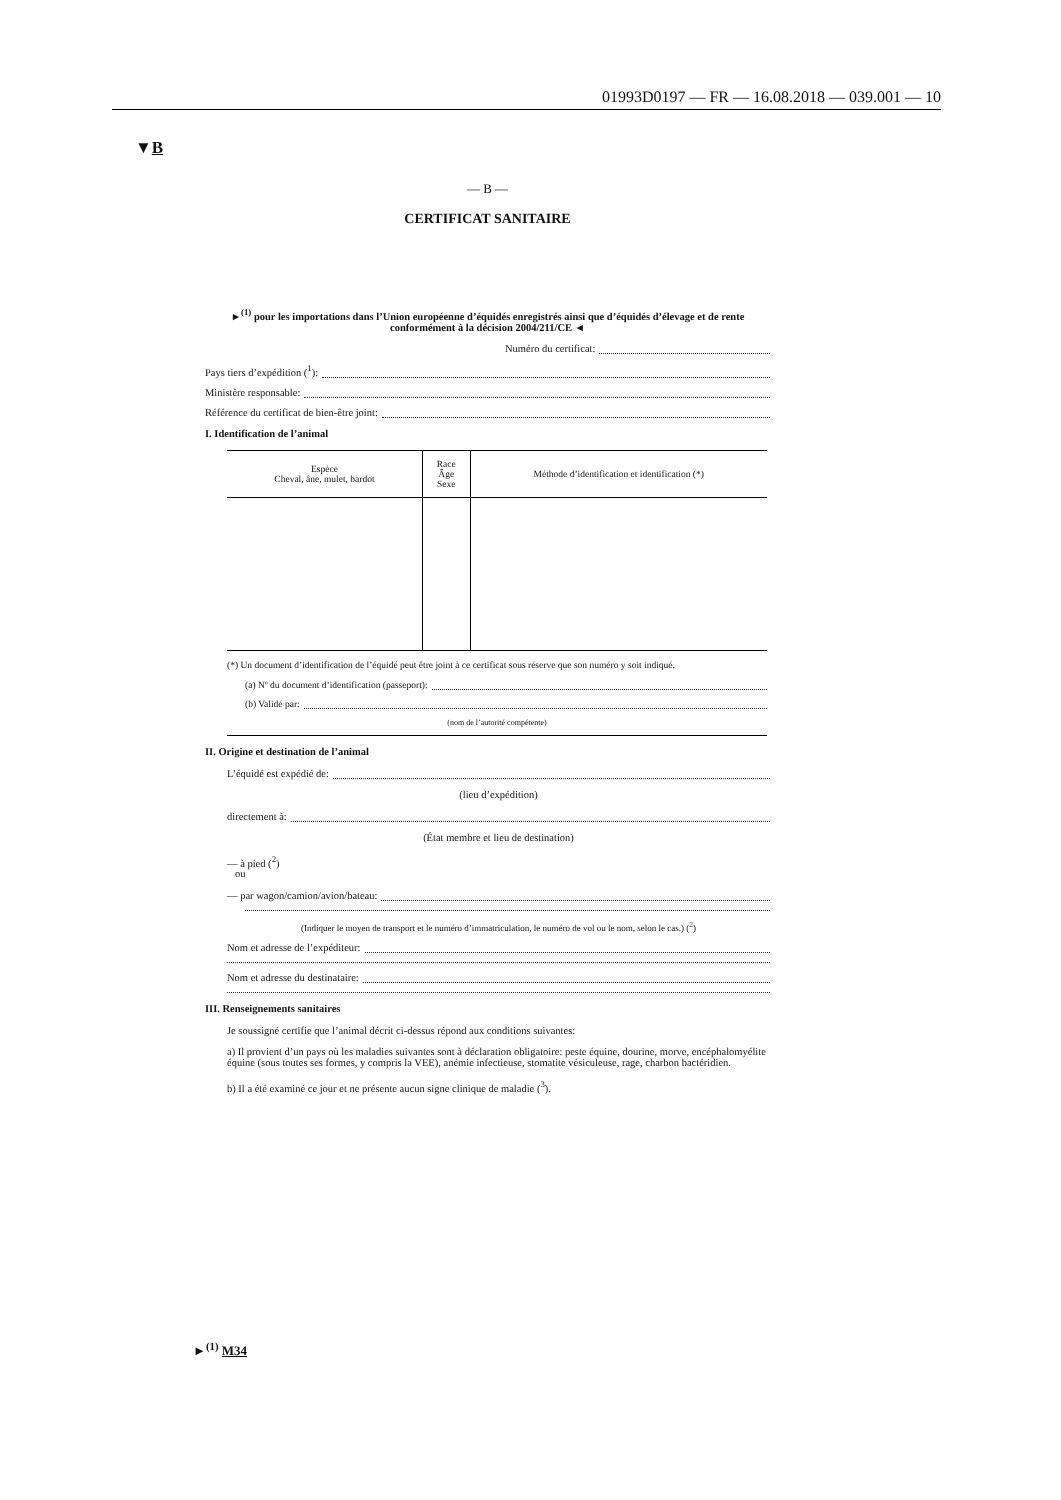01993D0197 — FR — 16.08.2018 — 039.001 — 10
▼B
— B —
CERTIFICAT SANITAIRE
►<sup>(1)</sup> pour les importations dans l’Union européenne d’équidés enregistrés ainsi que d’équidés d’élevage et de rente conformément à la décision 2004/211/CE ◄
Numéro du certificat:
Pays tiers d’expédition (<sup>1</sup>):
Ministère responsable:
Référence du certificat de bien-être joint:
I. Identification de l’animal
| Espèce Cheval, âne, mulet, bardot | Race Âge Sexe | Méthode d’identification et identification (*) |
| --- | --- | --- |
(*) Un document d’identification de l’équidé peut être joint à ce certificat sous réserve que son numéro y soit indiqué.
(a) Nº du document d’identification (passeport):
(b) Validé par:
(nom de l’autorité compétente)
II. Origine et destination de l’animal
L’équidé est expédié de:
(lieu d’expédition)
directement à:
(État membre et lieu de destination)
— à pied (<sup>2</sup>)
ou
— par wagon/camion/avion/bateau:
(Indiquer le moyen de transport et le numéro d’immatriculation, le numéro de vol ou le nom, selon le cas.) (<sup>2</sup>)
Nom et adresse de l’expéditeur:
Nom et adresse du destinataire:
III. Renseignements sanitaires
Je soussigné certifie que l’animal décrit ci-dessus répond aux conditions suivantes:
a) Il provient d’un pays où les maladies suivantes sont à déclaration obligatoire: peste équine, dourine, morve, encéphalomyélite équine (sous toutes ses formes, y compris la VEE), anémie infectieuse, stomatite vésiculeuse, rage, charbon bactéridien.
b) Il a été examiné ce jour et ne présente aucun signe clinique de maladie (<sup>3</sup>).
►<sup>(1)</sup> M34